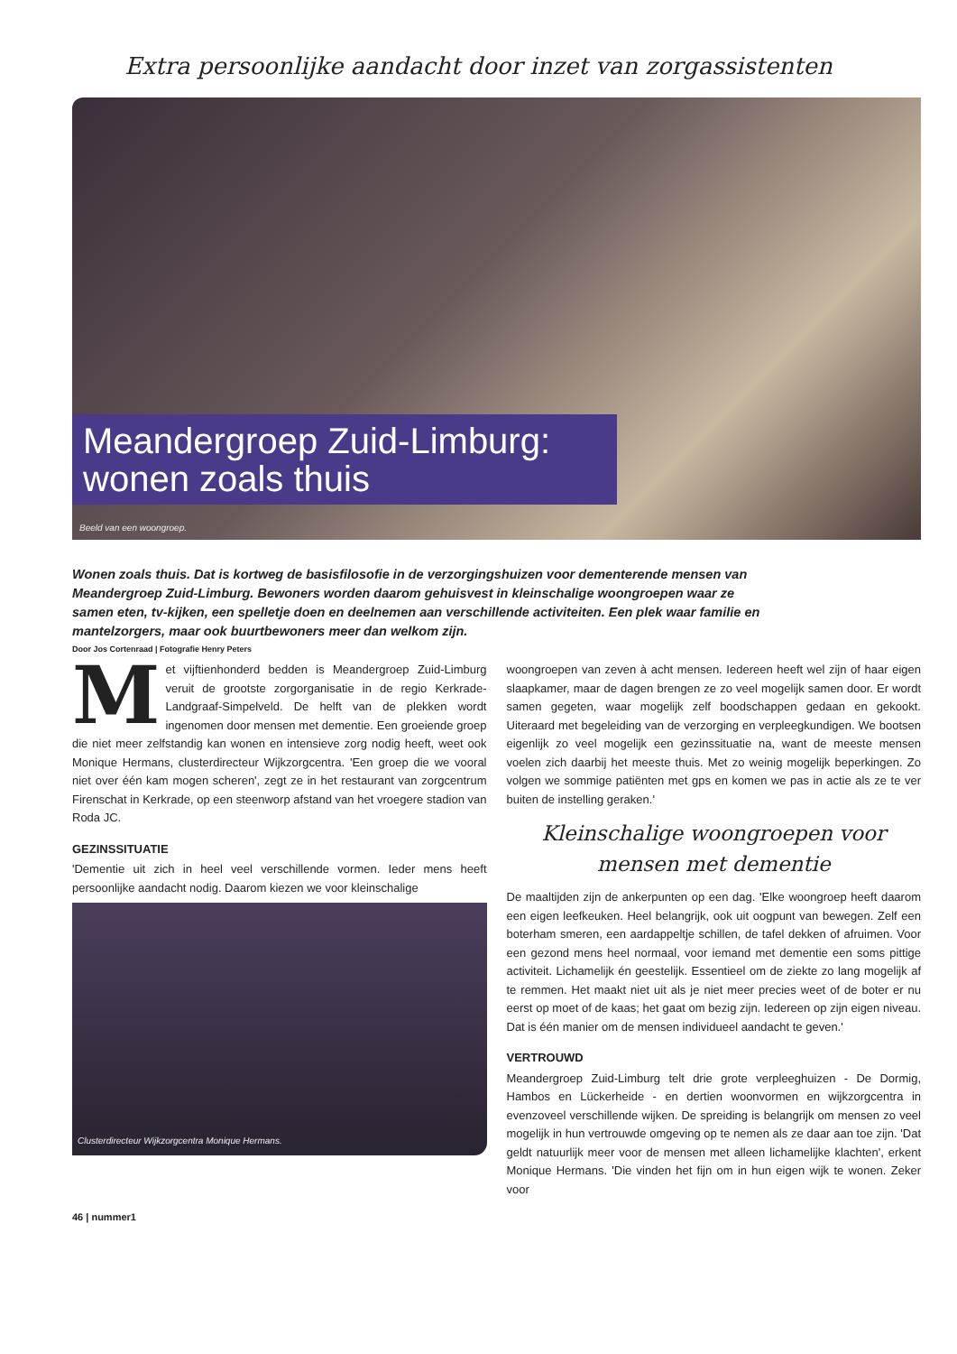Extra persoonlijke aandacht door inzet van zorgassistenten
Meandergroep Zuid-Limburg:
wonen zoals thuis
Beeld van een woongroep.
Wonen zoals thuis. Dat is kortweg de basisfilosofie in de verzorgingshuizen voor dementerende mensen van Meandergroep Zuid-Limburg. Bewoners worden daarom gehuisvest in kleinschalige woongroepen waar ze samen eten, tv-kijken, een spelletje doen en deelnemen aan verschillende activiteiten. Een plek waar familie en mantelzorgers, maar ook buurtbewoners meer dan welkom zijn.
Door Jos Cortenraad | Fotografie Henry Peters
Met vijftienhonderd bedden is Meandergroep Zuid-Limburg veruit de grootste zorgorganisatie in de regio Kerkrade-Landgraaf-Simpelveld. De helft van de plekken wordt ingenomen door mensen met dementie. Een groeiende groep die niet meer zelfstandig kan wonen en intensieve zorg nodig heeft, weet ook Monique Hermans, clusterdirecteur Wijkzorgcentra. 'Een groep die we vooral niet over één kam mogen scheren', zegt ze in het restaurant van zorgcentrum Firenschat in Kerkrade, op een steenworp afstand van het vroegere stadion van Roda JC.
GEZINSSITUATIE
'Dementie uit zich in heel veel verschillende vormen. Ieder mens heeft persoonlijke aandacht nodig. Daarom kiezen we voor kleinschalige
Clusterdirecteur Wijkzorgcentra Monique Hermans.
woongroepen van zeven à acht mensen. Iedereen heeft wel zijn of haar eigen slaapkamer, maar de dagen brengen ze zo veel mogelijk samen door. Er wordt samen gegeten, waar mogelijk zelf boodschappen gedaan en gekookt. Uiteraard met begeleiding van de verzorging en verpleegkundigen. We bootsen eigenlijk zo veel mogelijk een gezinssituatie na, want de meeste mensen voelen zich daarbij het meeste thuis. Met zo weinig mogelijk beperkingen. Zo volgen we sommige patiënten met gps en komen we pas in actie als ze te ver buiten de instelling geraken.'
Kleinschalige woongroepen voor mensen met dementie
De maaltijden zijn de ankerpunten op een dag. 'Elke woongroep heeft daarom een eigen leefkeuken. Heel belangrijk, ook uit oogpunt van bewegen. Zelf een boterham smeren, een aardappeltje schillen, de tafel dekken of afruimen. Voor een gezond mens heel normaal, voor iemand met dementie een soms pittige activiteit. Lichamelijk én geestelijk. Essentieel om de ziekte zo lang mogelijk af te remmen. Het maakt niet uit als je niet meer precies weet of de boter er nu eerst op moet of de kaas; het gaat om bezig zijn. Iedereen op zijn eigen niveau. Dat is één manier om de mensen individueel aandacht te geven.'
VERTROUWD
Meandergroep Zuid-Limburg telt drie grote verpleeghuizen - De Dormig, Hambos en Lückerheide - en dertien woonvormen en wijkzorgcentra in evenzoveel verschillende wijken. De spreiding is belangrijk om mensen zo veel mogelijk in hun vertrouwde omgeving op te nemen als ze daar aan toe zijn. 'Dat geldt natuurlijk meer voor de mensen met alleen lichamelijke klachten', erkent Monique Hermans. 'Die vinden het fijn om in hun eigen wijk te wonen. Zeker voor
46 | nummer1